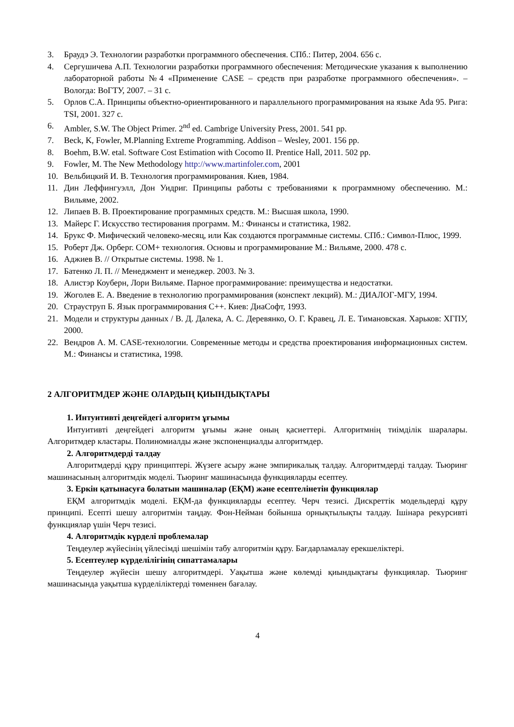3. Браудэ Э. Технологии разработки программного обеспечения. СПб.: Питер, 2004. 656 с.
4. Сергушичева А.П. Технологии разработки программного обеспечения: Методические указания к выполнению лабораторной работы №4 «Применение CASE – средств при разработке программного обеспечения». – Вологда: ВоГТУ, 2007. – 31 с.
5. Орлов С.А. Принципы объектно-ориентированного и параллельного программирования на языке Ada 95. Рига: TSI, 2001. 327 с.
6. Ambler, S.W. The Object Primer. 2<sup>nd</sup> ed. Cambrige University Press, 2001. 541 pp.
7. Beck, K, Fowler, M.Planning Extreme Programming. Addison – Wesley, 2001. 156 pp.
8. Boehm, B.W. etal. Software Cost Estimation with Cocomo II. Prentice Hall, 2011. 502 pp.
9. Fowler, M. The New Methodology http://www.martinfoler.com, 2001
10. Вельбицкий И. В. Технология программирования. Киев, 1984.
11. Дин Леффингуэлл, Дон Уидриг. Принципы работы с требованиями к программному обеспечению. М.: Вильяме, 2002.
12. Липаев В. В. Проектирование программных средств. М.: Высшая школа, 1990.
13. Майерс Г. Искусство тестирования программ. М.: Финансы и статистика, 1982.
14. Брукс Ф. Мифический человеко-месяц, или Как создаются программные системы. СПб.: Символ-Плюс, 1999.
15. Роберт Дж. Орберг. СОМ+ технология. Основы и программирование М.: Вильяме, 2000. 478 с.
16. Аджиев В. // Открытые системы. 1998. № 1.
17. Батенко Л. П. // Менеджмент и менеджер. 2003. № 3.
18. Алистэр Коуберн, Лори Вильяме. Парное программирование: преимущества и недостатки.
19. Жоголев Е. А. Введение в технологию программирования (конспект лекций). М.: ДИАЛОГ-МГУ, 1994.
20. Страуструп Б. Язык программирования С++. Киев: ДиаСофт, 1993.
21. Модели и структуры данных / В. Д. Далека, А. С. Деревянко, О. Г. Кравец, Л. Е. Тимановская. Харьков: ХГПУ, 2000.
22. Вендров А. М. CASE-технологии. Современные методы и средства проектирования информационных систем. М.: Финансы и статистика, 1998.
2 АЛГОРИТМДЕР ЖӘНЕ ОЛАРДЫҢ ҚИЫНДЫҚТАРЫ
1. Интуитивті деңгейдегі алгоритм ұғымы
Интуитивті деңгейдегі алгоритм ұғымы және оның қасиеттері. Алгоритмнің тиімділік шаралары. Алгоритмдер кластары. Полиномиалды және экспоненциалды алгоритмдер.
2. Алгоритмдерді талдау
Алгоритмдерді құру принциптері. Жүзеге асыру және эмпирикалық талдау. Алгоритмдерді талдау. Тьюринг машинасының алгоритмдік моделі. Тьюринг машинасында функцияларды есептеу.
3. Еркін қатынасуға болатын машиналар (ЕҚМ) және есептелінетін функциялар
ЕҚМ алгоритмдік моделі. ЕҚМ-да функцияларды есептеу. Черч тезисі. Дискреттік модельдерді құру принципі. Есепті шешу алгоритмін таңдау. Фон-Нейман бойынша орнықтылықты талдау. Ішінара рекурсивті функциялар үшін Черч тезисі.
4. Алгоритмдік күрделі проблемалар
Теңдеулер жүйесінің үйлесімді шешімін табу алгоритмін құру. Бағдарламалау ерекшеліктері.
5. Есептеулер күрделілігінің сипаттамалары
Теңдеулер жүйесін шешу алгоритмдері. Уақытша және көлемді қиындықтағы функциялар. Тьюринг машинасында уақытша күрделіліктерді төменнен бағалау.
4